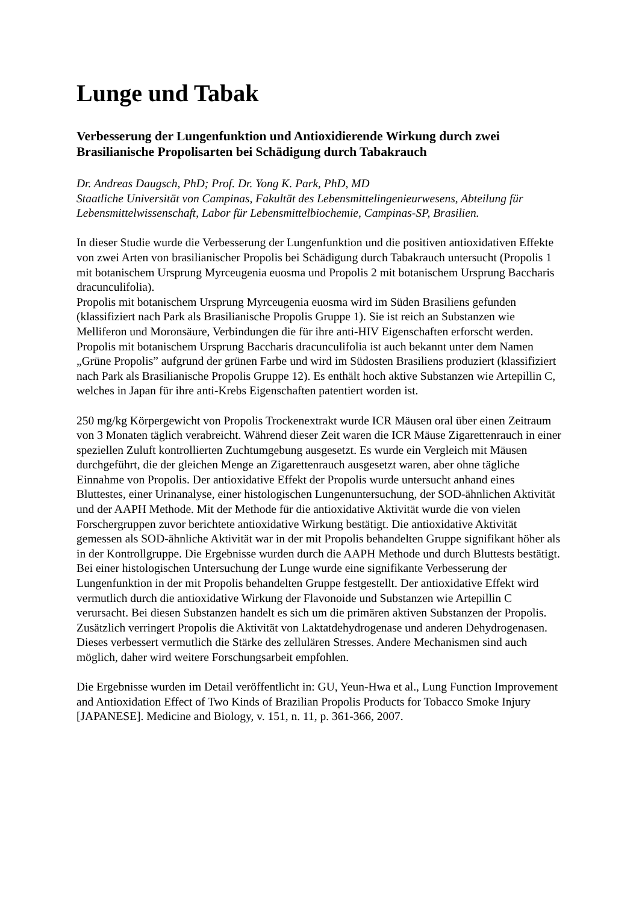Lunge und Tabak
Verbesserung der Lungenfunktion und Antioxidierende Wirkung durch zwei Brasilianische Propolisarten bei Schädigung durch Tabakrauch
Dr. Andreas Daugsch, PhD; Prof. Dr. Yong K. Park, PhD, MD
Staatliche Universität von Campinas, Fakultät des Lebensmittelingenieurwesens, Abteilung für Lebensmittelwissenschaft, Labor für Lebensmittelbiochemie, Campinas-SP, Brasilien.
In dieser Studie wurde die Verbesserung der Lungenfunktion und die positiven antioxidativen Effekte von zwei Arten von brasilianischer Propolis bei Schädigung durch Tabakrauch untersucht (Propolis 1 mit botanischem Ursprung Myrceugenia euosma und Propolis 2 mit botanischem Ursprung Baccharis dracunculifolia).
Propolis mit botanischem Ursprung Myrceugenia euosma wird im Süden Brasiliens gefunden (klassifiziert nach Park als Brasilianische Propolis Gruppe 1). Sie ist reich an Substanzen wie Melliferon und Moronsäure, Verbindungen die für ihre anti-HIV Eigenschaften erforscht werden.
Propolis mit botanischem Ursprung Baccharis dracunculifolia ist auch bekannt unter dem Namen „Grüne Propolis” aufgrund der grünen Farbe und wird im Südosten Brasiliens produziert (klassifiziert nach Park als Brasilianische Propolis Gruppe 12). Es enthält hoch aktive Substanzen wie Artepillin C, welches in Japan für ihre anti-Krebs Eigenschaften patentiert worden ist.
250 mg/kg Körpergewicht von Propolis Trockenextrakt wurde ICR Mäusen oral über einen Zeitraum von 3 Monaten täglich verabreicht. Während dieser Zeit waren die ICR Mäuse Zigarettenrauch in einer speziellen Zuluft kontrollierten Zuchtumgebung ausgesetzt. Es wurde ein Vergleich mit Mäusen durchgeführt, die der gleichen Menge an Zigarettenrauch ausgesetzt waren, aber ohne tägliche Einnahme von Propolis. Der antioxidative Effekt der Propolis wurde untersucht anhand eines Bluttestes, einer Urinanalyse, einer histologischen Lungenuntersuchung, der SOD-ähnlichen Aktivität und der AAPH Methode. Mit der Methode für die antioxidative Aktivität wurde die von vielen Forschergruppen zuvor berichtete antioxidative Wirkung bestätigt. Die antioxidative Aktivität gemessen als SOD-ähnliche Aktivität war in der mit Propolis behandelten Gruppe signifikant höher als in der Kontrollgruppe. Die Ergebnisse wurden durch die AAPH Methode und durch Bluttests bestätigt.
Bei einer histologischen Untersuchung der Lunge wurde eine signifikante Verbesserung der Lungenfunktion in der mit Propolis behandelten Gruppe festgestellt. Der antioxidative Effekt wird vermutlich durch die antioxidative Wirkung der Flavonoide und Substanzen wie Artepillin C verursacht. Bei diesen Substanzen handelt es sich um die primären aktiven Substanzen der Propolis. Zusätzlich verringert Propolis die Aktivität von Laktatdehydrogenase und anderen Dehydrogenasen. Dieses verbessert vermutlich die Stärke des zellulären Stresses. Andere Mechanismen sind auch möglich, daher wird weitere Forschungsarbeit empfohlen.
Die Ergebnisse wurden im Detail veröffentlicht in: GU, Yeun-Hwa et al., Lung Function Improvement and Antioxidation Effect of Two Kinds of Brazilian Propolis Products for Tobacco Smoke Injury [JAPANESE]. Medicine and Biology, v. 151, n. 11, p. 361-366, 2007.